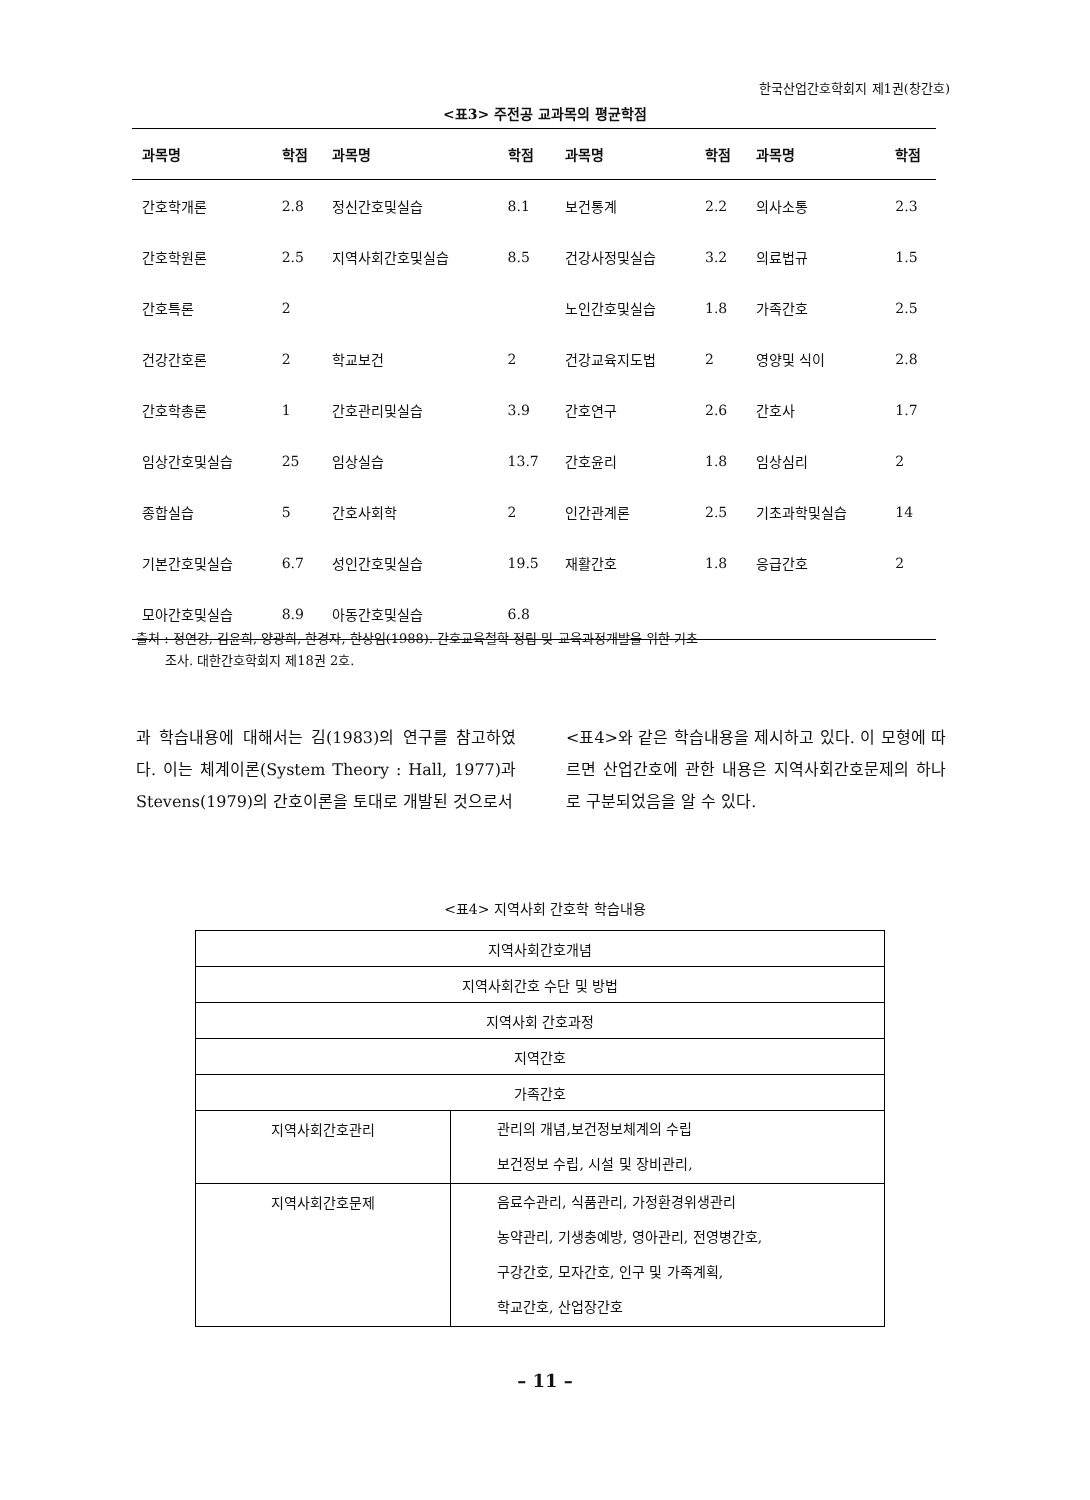한국산업간호학회지 제1권(창간호)
<표3> 주전공 교과목의 평균학점
| 과목명 | 학점 | 과목명 | 학점 | 과목명 | 학점 | 과목명 | 학점 |
| --- | --- | --- | --- | --- | --- | --- | --- |
| 간호학개론 | 2.8 | 정신간호및실습 | 8.1 | 보건통계 | 2.2 | 의사소통 | 2.3 |
| 간호학원론 | 2.5 | 지역사회간호및실습 | 8.5 | 건강사정및실습 | 3.2 | 의료법규 | 1.5 |
| 간호특론 | 2 | | | 노인간호및실습 | 1.8 | 가족간호 | 2.5 |
| 건강간호론 | 2 | 학교보건 | 2 | 건강교육지도법 | 2 | 영양및 식이 | 2.8 |
| 간호학총론 | 1 | 간호관리및실습 | 3.9 | 간호연구 | 2.6 | 간호사 | 1.7 |
| 임상간호및실습 | 25 | 임상실습 | 13.7 | 간호윤리 | 1.8 | 임상심리 | 2 |
| 종합실습 | 5 | 간호사회학 | 2 | 인간관계론 | 2.5 | 기초과학및실습 | 14 |
| 기본간호및실습 | 6.7 | 성인간호및실습 | 19.5 | 재활간호 | 1.8 | 응급간호 | 2 |
| 모아간호및실습 | 8.9 | 아동간호및실습 | 6.8 | | | | |
출처 : 정연강, 김윤희, 양광희, 한경자, 한상임(1988). 간호교육철학 정립 및 교육과정개발을 위한 기초
조사. 대한간호학회지 제18권 2호.
과 학습내용에 대해서는 김(1983)의 연구를 참고하였다. 이는 체계이론(System Theory : Hall, 1977)과 Stevens(1979)의 간호이론을 토대로 개발된 것으로서
<표4>와 같은 학습내용을 제시하고 있다. 이 모형에 따르면 산업간호에 관한 내용은 지역사회간호문제의 하나로 구분되었음을 알 수 있다.
<표4> 지역사회 간호학 학습내용
| 지역사회간호개념 | |
| 지역사회간호 수단 및 방법 | |
| 지역사회 간호과정 | |
| 지역간호 | |
| 가족간호 | |
| 지역사회간호관리 | 관리의 개념,보건정보체계의 수립 보건정보 수립, 시설 및 장비관리, |
| 지역사회간호문제 | 음료수관리, 식품관리, 가정환경위생관리 농약관리, 기생충예방, 영아관리, 전영병간호, 구강간호, 모자간호, 인구 및 가족계획, 학교간호, 산업장간호 |
– 11 –